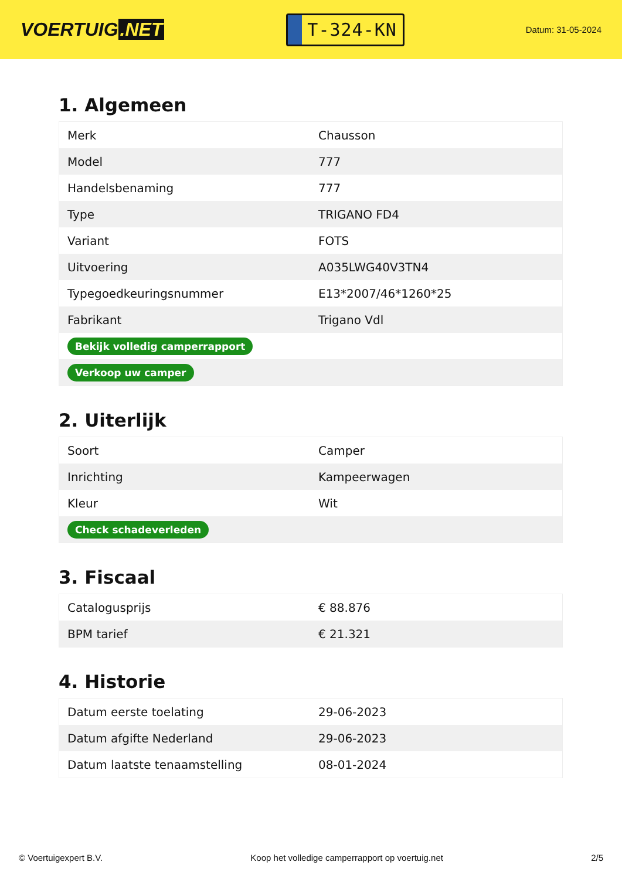VOERTUIG.NET
T-324-KN
Datum: 31-05-2024
1. Algemeen
| Merk | Chausson |
| Model | 777 |
| Handelsbenaming | 777 |
| Type | TRIGANO FD4 |
| Variant | FOTS |
| Uitvoering | A035LWG40V3TN4 |
| Typegoedkeuringsnummer | E13*2007/46*1260*25 |
| Fabrikant | Trigano Vdl |
| Bekijk volledig camperrapport | |
| Verkoop uw camper | |
2. Uiterlijk
| Soort | Camper |
| Inrichting | Kampeerwagen |
| Kleur | Wit |
| Check schadeverleden | |
3. Fiscaal
| Catalogusprijs | € 88.876 |
| BPM tarief | € 21.321 |
4. Historie
| Datum eerste toelating | 29-06-2023 |
| Datum afgifte Nederland | 29-06-2023 |
| Datum laatste tenaamstelling | 08-01-2024 |
© Voertuigexpert B.V. Koop het volledige camperrapport op voertuig.net 2/5